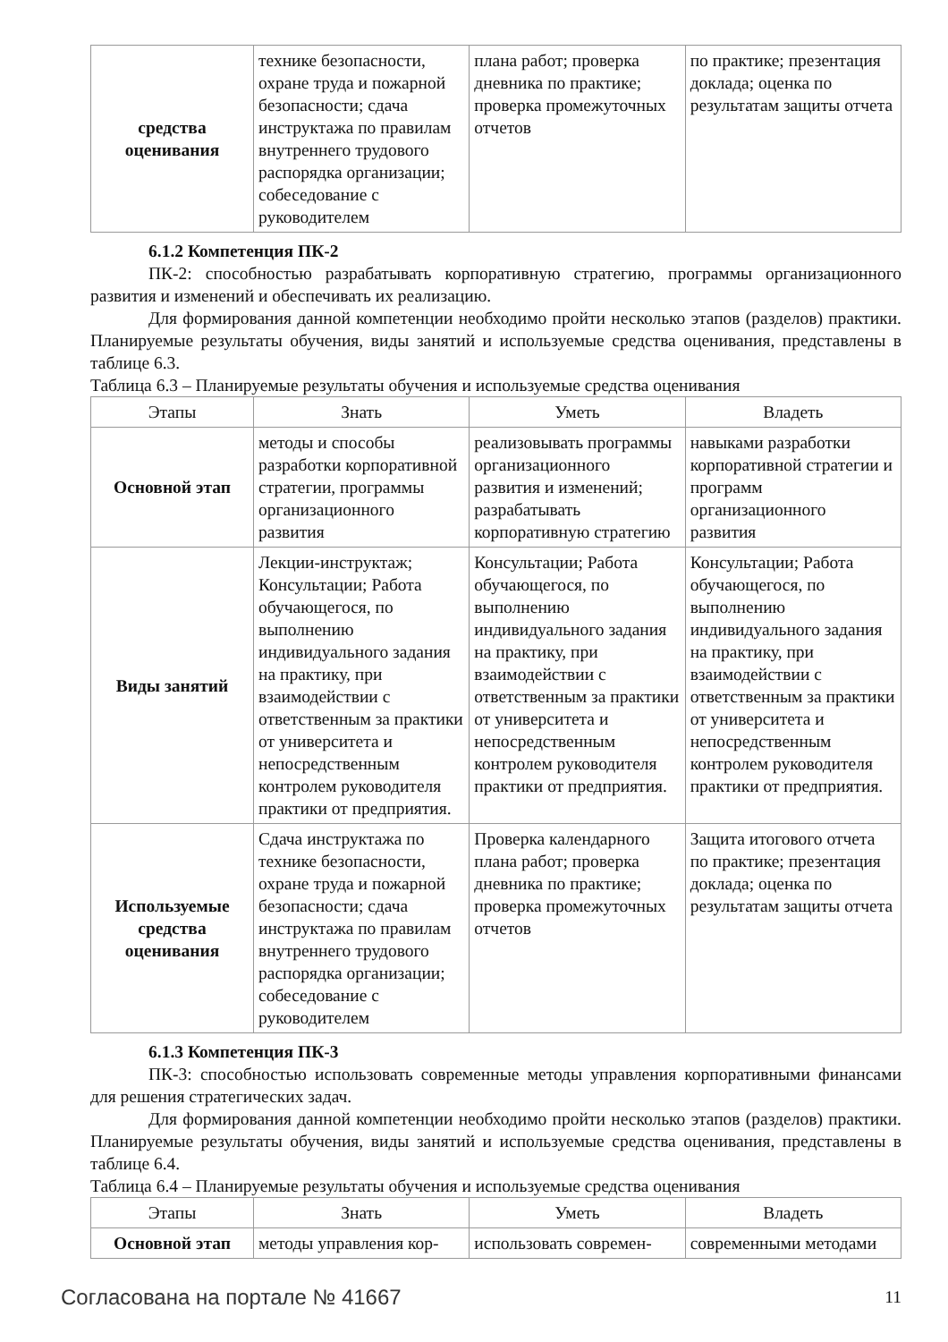| средства оценивания | технике безопасности, охране труда и пожарной безопасности; сдача инструктажа по правилам внутреннего трудового распорядка организации; собеседование с руководителем | плана работ; проверка дневника по практике; проверка промежуточных отчетов | по практике; презентация доклада; оценка по результатам защиты отчета |
6.1.2 Компетенция ПК-2
ПК-2: способностью разрабатывать корпоративную стратегию, программы организационного развития и изменений и обеспечивать их реализацию.
Для формирования данной компетенции необходимо пройти несколько этапов (разделов) практики. Планируемые результаты обучения, виды занятий и используемые средства оценивания, представлены в таблице 6.3.
Таблица 6.3 – Планируемые результаты обучения и используемые средства оценивания
| Этапы | Знать | Уметь | Владеть |
| --- | --- | --- | --- |
| Основной этап | методы и способы разработки корпоративной стратегии, программы организационного развития | реализовывать программы организационного развития и изменений; разрабатывать корпоративную стратегию | навыками разработки корпоративной стратегии и программ организационного развития |
| Виды занятий | Лекции-инструктаж; Консультации; Работа обучающегося, по выполнению индивидуального задания на практику, при взаимодействии с ответственным за практики от университета и непосредственным контролем руководителя практики от предприятия. | Консультации; Работа обучающегося, по выполнению индивидуального задания на практику, при взаимодействии с ответственным за практики от университета и непосредственным контролем руководителя практики от предприятия. | Консультации; Работа обучающегося, по выполнению индивидуального задания на практику, при взаимодействии с ответственным за практики от университета и непосредственным контролем руководителя практики от предприятия. |
| Используемые средства оценивания | Сдача инструктажа по технике безопасности, охране труда и пожарной безопасности; сдача инструктажа по правилам внутреннего трудового распорядка организации; собеседование с руководителем | Проверка календарного плана работ; проверка дневника по практике; проверка промежуточных отчетов | Защита итогового отчета по практике; презентация доклада; оценка по результатам защиты отчета |
6.1.3 Компетенция ПК-3
ПК-3: способностью использовать современные методы управления корпоративными финансами для решения стратегических задач.
Для формирования данной компетенции необходимо пройти несколько этапов (разделов) практики. Планируемые результаты обучения, виды занятий и используемые средства оценивания, представлены в таблице 6.4.
Таблица 6.4 – Планируемые результаты обучения и используемые средства оценивания
| Этапы | Знать | Уметь | Владеть |
| --- | --- | --- | --- |
| Основной этап | методы управления кор- | использовать современ- | современными методами |
Согласована на портале № 41667 11